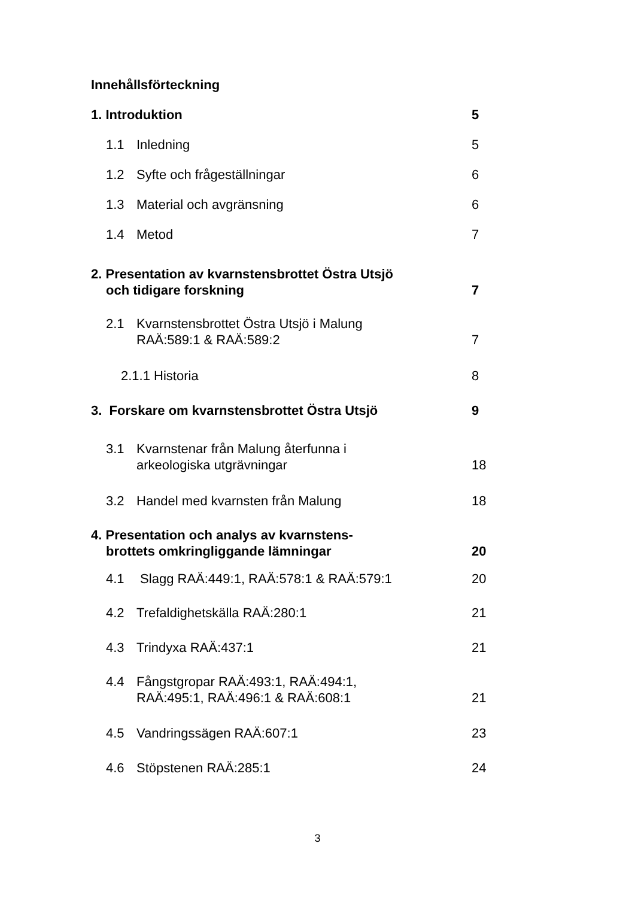Innehållsförteckning
1. Introduktion 5
1.1 Inledning 5
1.2 Syfte och frågeställningar 6
1.3 Material och avgränsning 6
1.4 Metod 7
2. Presentation av kvarnstensbrottet Östra Utsjö
och tidigare forskning
7
2.1 Kvarnstensbrottet Östra Utsjö i Malung
RAÄ:589:1 & RAÄ:589:2
7
2.1.1 Historia 8
3. Forskare om kvarnstensbrottet Östra Utsjö 9
3.1 Kvarnstenar från Malung återfunna i
arkeologiska utgrävningar
18
3.2 Handel med kvarnsten från Malung 18
4. Presentation och analys av kvarnstens-
brottets omkringliggande lämningar
20
4.1 Slagg RAÄ:449:1, RAÄ:578:1 & RAÄ:579:1 20
4.2 Trefaldighetskälla RAÄ:280:1 21
4.3 Trindyxa RAÄ:437:1 21
4.4 Fångstgropar RAÄ:493:1, RAÄ:494:1,
RAÄ:495:1, RAÄ:496:1 & RAÄ:608:1
21
4.5 Vandringssägen RAÄ:607:1 23
4.6 Stöpstenen RAÄ:285:1 24
3